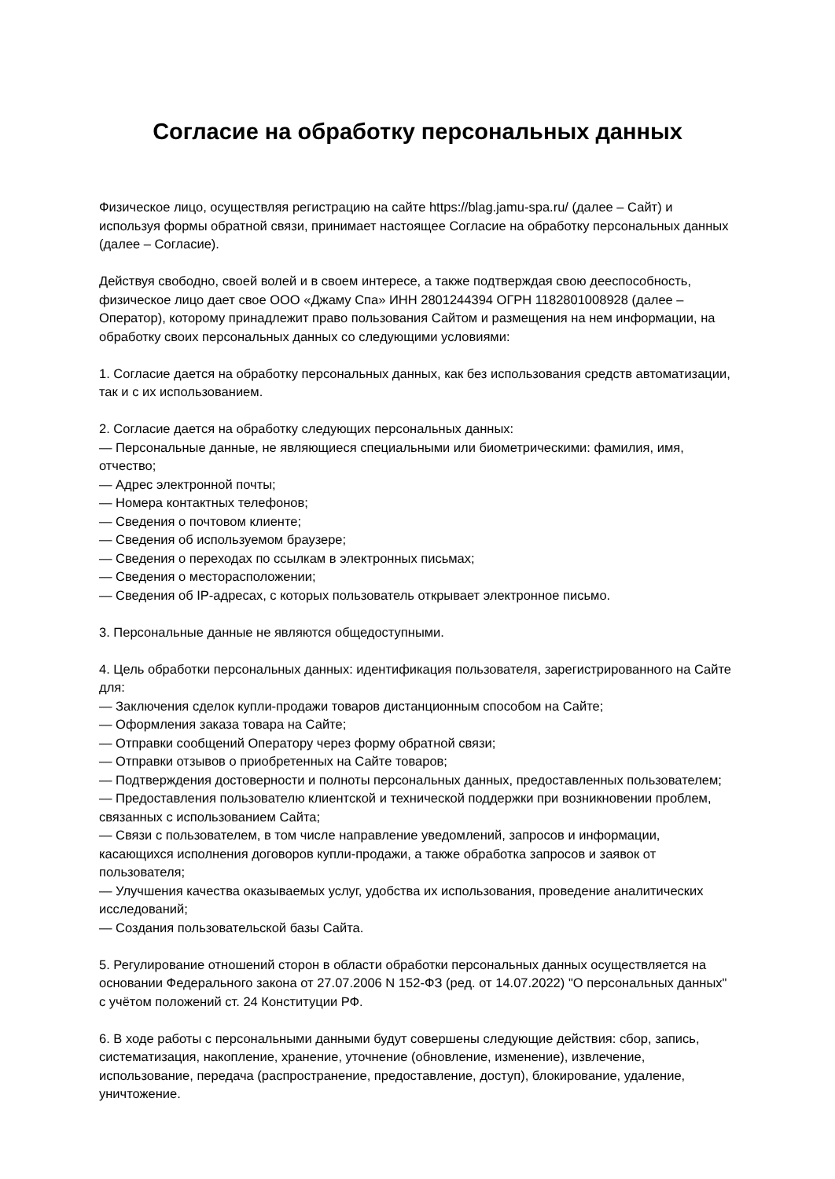Согласие на обработку персональных данных
Физическое лицо, осуществляя регистрацию на сайте https://blag.jamu-spa.ru/ (далее – Сайт) и используя формы обратной связи, принимает настоящее Согласие на обработку персональных данных (далее – Согласие).
Действуя свободно, своей волей и в своем интересе, а также подтверждая свою дееспособность, физическое лицо дает свое ООО «Джаму Спа» ИНН 2801244394 ОГРН 1182801008928 (далее – Оператор), которому принадлежит право пользования Сайтом и размещения на нем информации, на обработку своих персональных данных со следующими условиями:
1. Согласие дается на обработку персональных данных, как без использования средств автоматизации, так и с их использованием.
2. Согласие дается на обработку следующих персональных данных:
— Персональные данные, не являющиеся специальными или биометрическими: фамилия, имя, отчество;
— Адрес электронной почты;
— Номера контактных телефонов;
— Сведения о почтовом клиенте;
— Сведения об используемом браузере;
— Сведения о переходах по ссылкам в электронных письмах;
— Сведения о месторасположении;
— Сведения об IP-адресах, с которых пользователь открывает электронное письмо.
3. Персональные данные не являются общедоступными.
4. Цель обработки персональных данных: идентификация пользователя, зарегистрированного на Сайте для:
— Заключения сделок купли-продажи товаров дистанционным способом на Сайте;
— Оформления заказа товара на Сайте;
— Отправки сообщений Оператору через форму обратной связи;
— Отправки отзывов о приобретенных на Сайте товаров;
— Подтверждения достоверности и полноты персональных данных, предоставленных пользователем;
— Предоставления пользователю клиентской и технической поддержки при возникновении проблем, связанных с использованием Сайта;
— Связи с пользователем, в том числе направление уведомлений, запросов и информации, касающихся исполнения договоров купли-продажи, а также обработка запросов и заявок от пользователя;
— Улучшения качества оказываемых услуг, удобства их использования, проведение аналитических исследований;
— Создания пользовательской базы Сайта.
5. Регулирование отношений сторон в области обработки персональных данных осуществляется на основании Федерального закона от 27.07.2006 N 152-ФЗ (ред. от 14.07.2022) "О персональных данных" с учётом положений ст. 24 Конституции РФ.
6. В ходе работы с персональными данными будут совершены следующие действия: сбор, запись, систематизация, накопление, хранение, уточнение (обновление, изменение), извлечение, использование, передача (распространение, предоставление, доступ), блокирование, удаление, уничтожение.